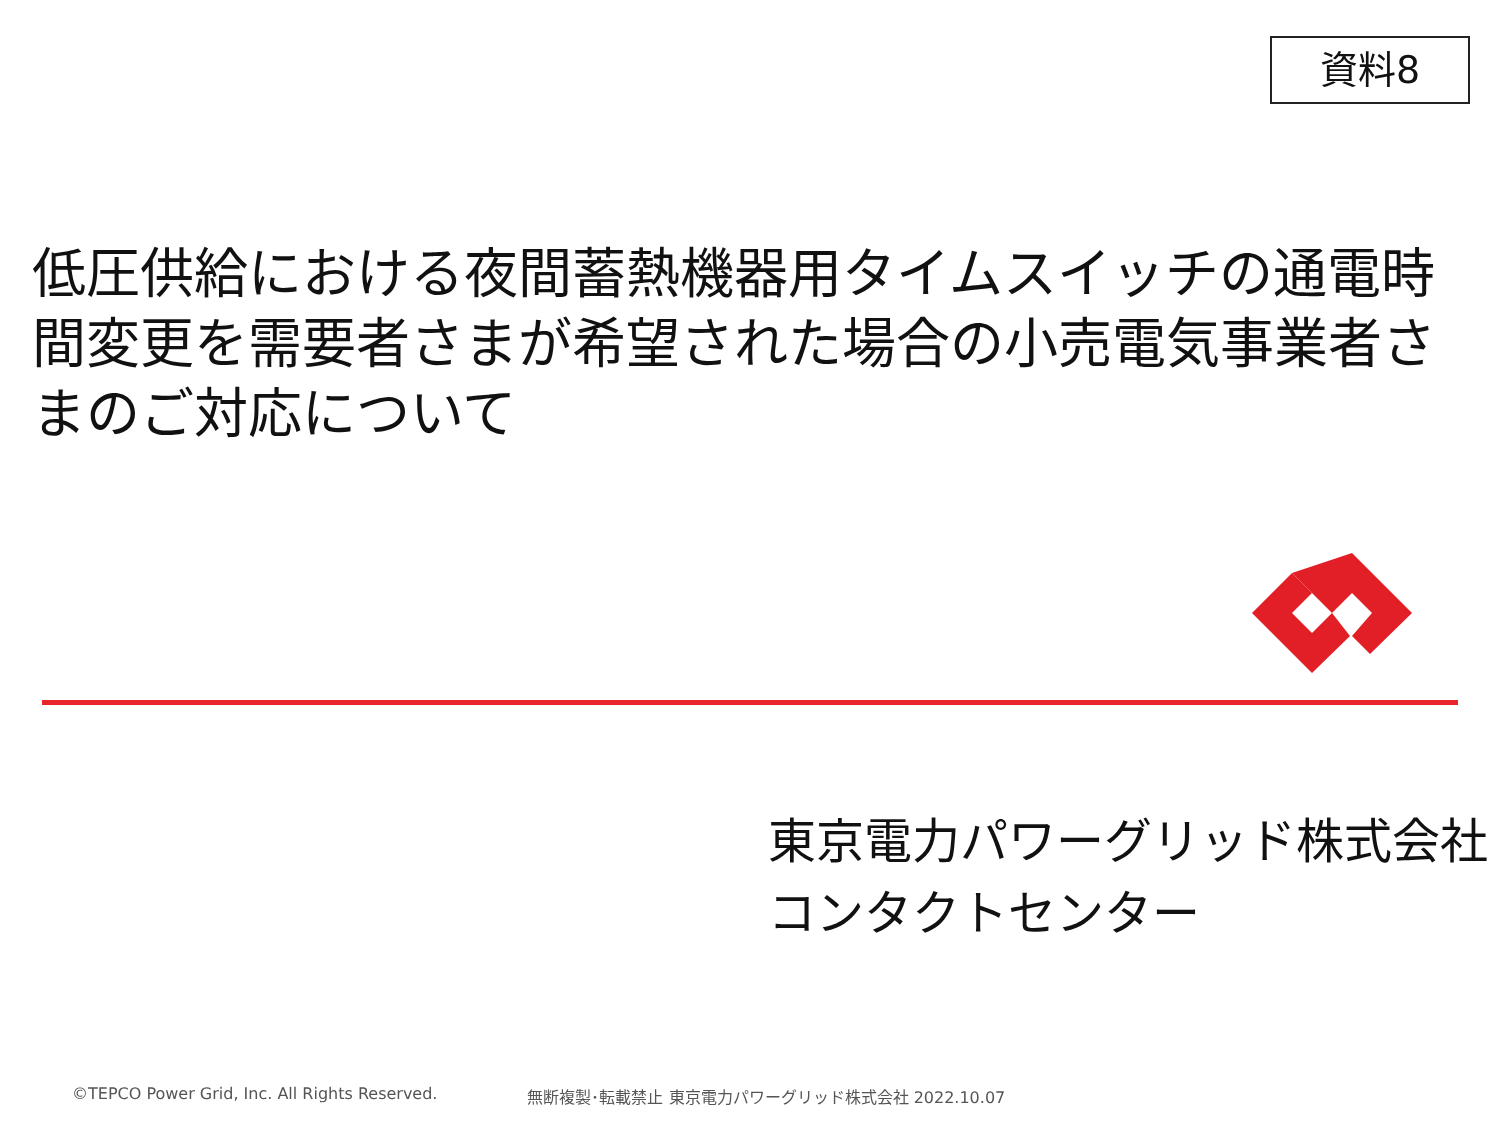資料8
低圧供給における夜間蓄熱機器用タイムスイッチの通電時間変更を需要者さまが希望された場合の小売電気事業者さまのご対応について
東京電力パワーグリッド株式会社
コンタクトセンター
©TEPCO Power Grid, Inc. All Rights Reserved. 無断複製･転載禁止 東京電力パワーグリッド株式会社 2022.10.07